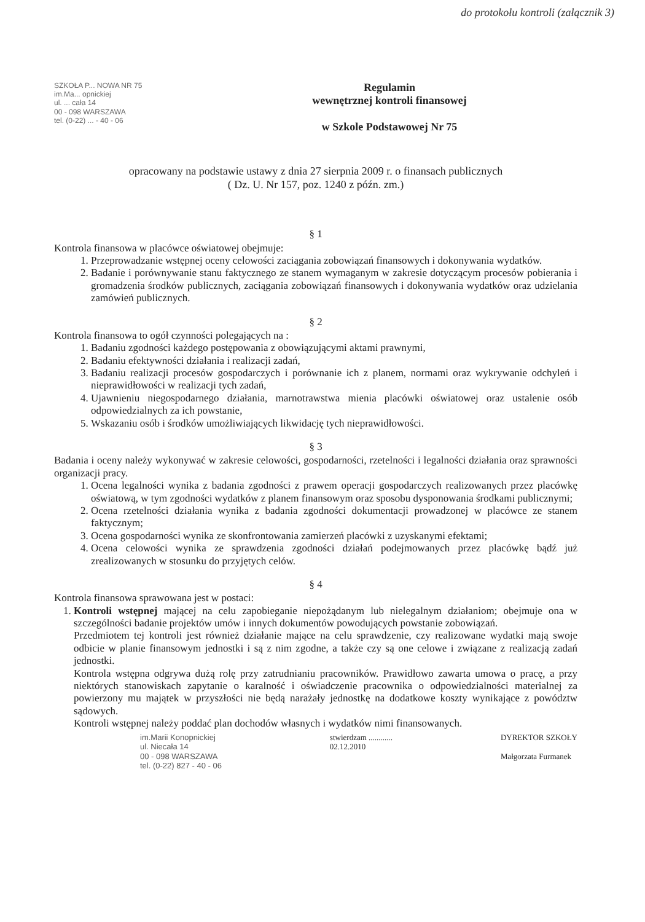do protokołu kontroli (załącznik 3)
SZKOŁA P... NOWA NR 75
im.Ma... opnickiej
ul. ... cała 14
00 - 098 WARSZAWA
tel. (0-22) ... - 40 - 06
Regulamin
wewnętrznej kontroli finansowej
w Szkole Podstawowej Nr 75
opracowany na podstawie ustawy z dnia 27 sierpnia 2009 r. o finansach publicznych
( Dz. U. Nr 157, poz. 1240 z późn. zm.)
§ 1
Kontrola finansowa w placówce oświatowej obejmuje:
1. Przeprowadzanie wstępnej oceny celowości zaciągania zobowiązań finansowych i dokonywania wydatków.
2. Badanie i porównywanie stanu faktycznego ze stanem wymaganym w zakresie dotyczącym procesów pobierania i gromadzenia środków publicznych, zaciągania zobowiązań finansowych i dokonywania wydatków oraz udzielania zamówień publicznych.
§ 2
Kontrola finansowa to ogół czynności polegających na :
1. Badaniu zgodności każdego postępowania z obowiązującymi aktami prawnymi,
2. Badaniu efektywności działania i realizacji zadań,
3. Badaniu realizacji procesów gospodarczych i porównanie ich z planem, normami oraz wykrywanie odchyleń i nieprawidłowości w realizacji tych zadań,
4. Ujawnieniu niegospodarnego działania, marnotrawstwa mienia placówki oświatowej oraz ustalenie osób odpowiedzialnych za ich powstanie,
5. Wskazaniu osób i środków umożliwiających likwidację tych nieprawidłowości.
§ 3
Badania i oceny należy wykonywać w zakresie celowości, gospodarności, rzetelności i legalności działania oraz sprawności organizacji pracy.
1. Ocena legalności wynika z badania zgodności z prawem operacji gospodarczych realizowanych przez placówkę oświatową, w tym zgodności wydatków z planem finansowym oraz sposobu dysponowania środkami publicznymi;
2. Ocena rzetelności działania wynika z badania zgodności dokumentacji prowadzonej w placówce ze stanem faktycznym;
3. Ocena gospodarności wynika ze skonfrontowania zamierzeń placówki z uzyskanymi efektami;
4. Ocena celowości wynika ze sprawdzenia zgodności działań podejmowanych przez placówkę bądź już zrealizowanych w stosunku do przyjętych celów.
§ 4
Kontrola finansowa sprawowana jest w postaci:
1. Kontroli wstępnej mającej na celu zapobieganie niepożądanym lub nielegalnym działaniom; obejmuje ona w szczególności badanie projektów umów i innych dokumentów powodujących powstanie zobowiązań.
Przedmiotem tej kontroli jest również działanie mające na celu sprawdzenie, czy realizowane wydatki mają swoje odbicie w planie finansowym jednostki i są z nim zgodne, a także czy są one celowe i związane z realizacją zadań jednostki.
Kontrola wstępna odgrywa dużą rolę przy zatrudnianiu pracowników. Prawidłowo zawarta umowa o pracę, a przy niektórych stanowiskach zapytanie o karalność i oświadczenie pracownika o odpowiedzialności materialnej za powierzony mu majątek w przyszłości nie będą narażały jednostkę na dodatkowe koszty wynikające z powództw sądowych.
Kontroli wstępnej należy poddać plan dochodów własnych i wydatków nimi finansowanych.
im.Marii Konopnickiej
ul. Niecała 14
00 - 098 WARSZAWA
tel. (0-22) 827 - 40 - 06
stwierdzam ............
02.12.2010
DYREKTOR SZKOŁY
Małgorzata Furmanek